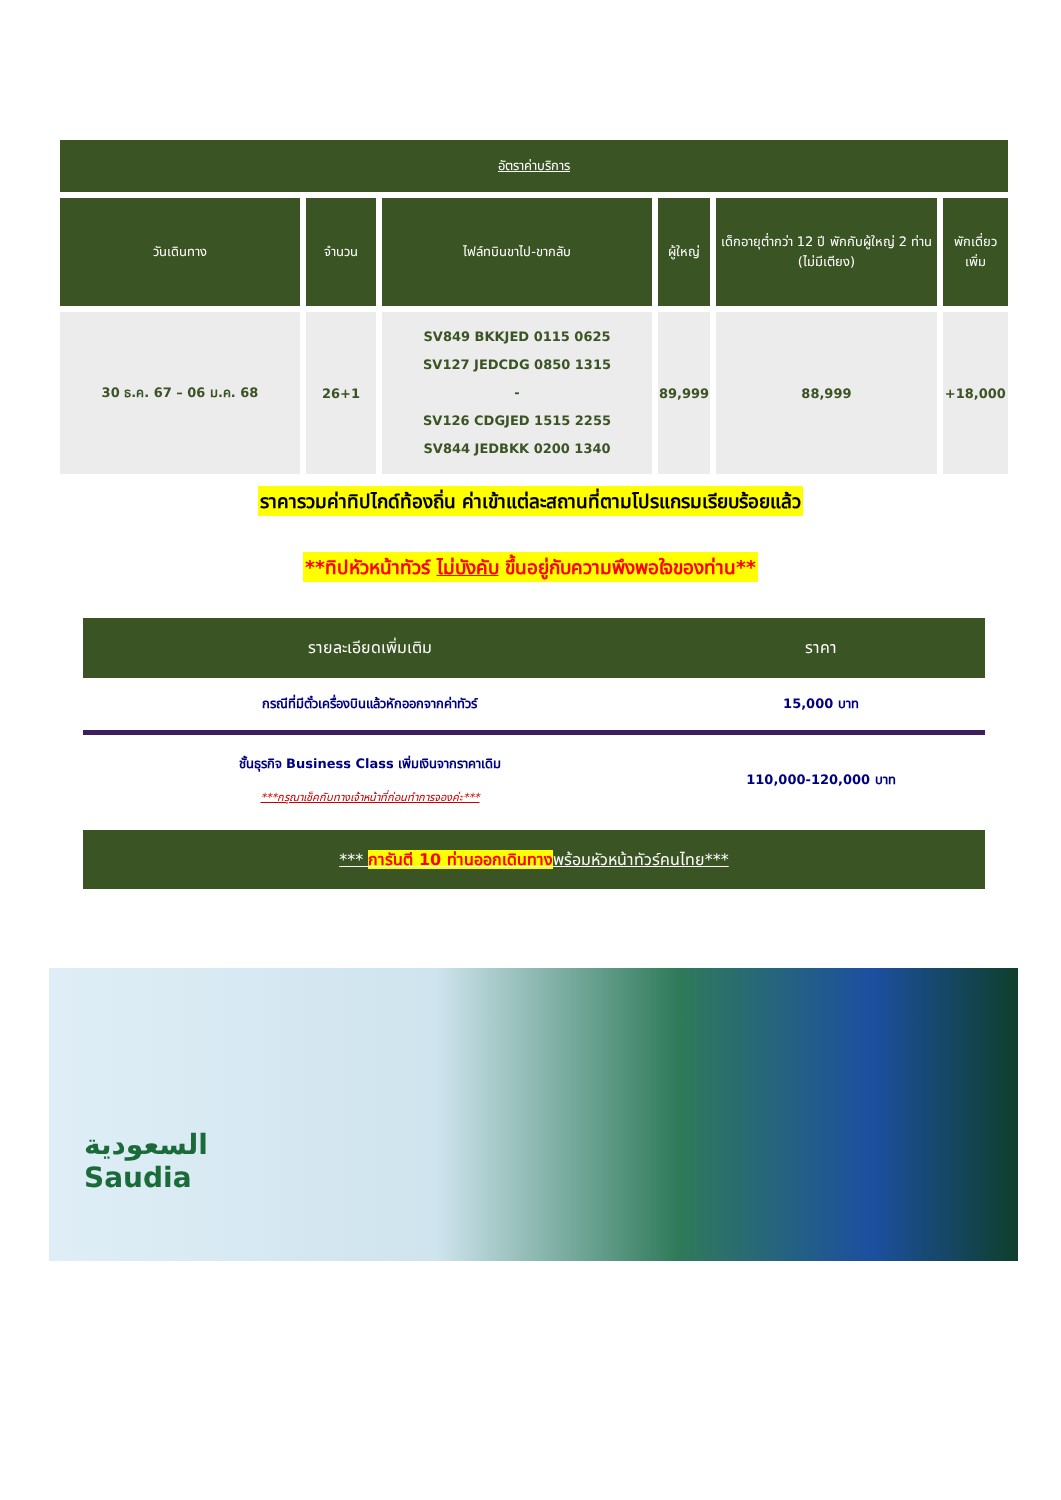| อัตราค่าบริการ | | | | | |
| --- | --- | --- | --- | --- | --- |
| วันเดินทาง | จำนวน | ไฟล์ทบินขาไป-ขากลับ | ผู้ใหญ่ | เด็กอายุต่ำกว่า 12 ปี พักกับผู้ใหญ่ 2 ท่าน (ไม่มีเตียง) | พักเดี่ยวเพิ่ม |
| 30 ธ.ค. 67 – 06 ม.ค. 68 | 26+1 | SV849 BKKJED 0115 0625 SV127 JEDCDG 0850 1315 - SV126 CDGJED 1515 2255 SV844 JEDBKK 0200 1340 | 89,999 | 88,999 | +18,000 |
ราคารวมค่าทิปไกด์ท้องถิ่น ค่าเข้าแต่ละสถานที่ตามโปรแกรมเรียบร้อยแล้ว
**ทิปหัวหน้าทัวร์ ไม่บังคับ ขึ้นอยู่กับความพึงพอใจของท่าน**
| รายละเอียดเพิ่มเติม | ราคา |
| --- | --- |
| กรณีที่มีตั๋วเครื่องบินแล้วหักออกจากค่าทัวร์ | 15,000 บาท |
| ชั้นธุรกิจ Business Class เพิ่มเงินจากราคาเดิม ***กรุณาเช็คกับทางเจ้าหน้าที่ก่อนทำการจองค่ะ*** | 110,000-120,000 บาท |
*** การันตี 10 ท่านออกเดินทางพร้อมหัวหน้าทัวร์คนไทย***
السعودية
Saudia